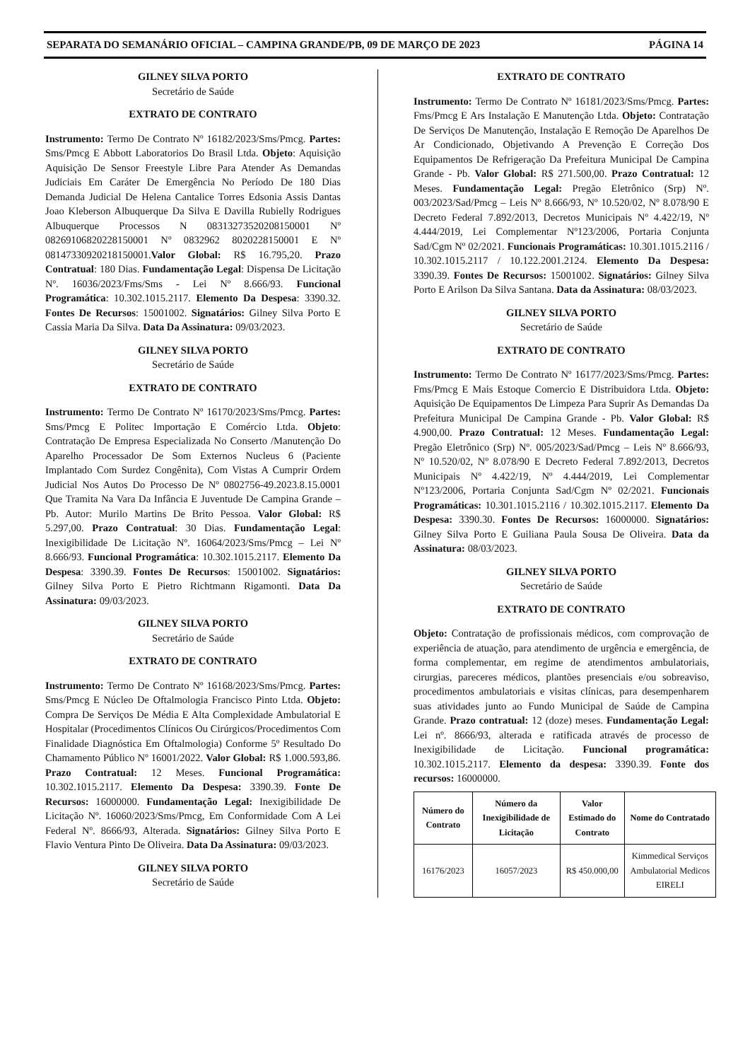SEPARATA DO SEMANÁRIO OFICIAL – CAMPINA GRANDE/PB, 09 DE MARÇO DE 2023 PÁGINA 14
GILNEY SILVA PORTO
Secretário de Saúde
EXTRATO DE CONTRATO
Instrumento: Termo De Contrato Nº 16182/2023/Sms/Pmcg. Partes: Sms/Pmcg E Abbott Laboratorios Do Brasil Ltda. Objeto: Aquisição Aquisição De Sensor Freestyle Libre Para Atender As Demandas Judiciais Em Caráter De Emergência No Período De 180 Dias Demanda Judicial De Helena Cantalice Torres Edsonia Assis Dantas Joao Kleberson Albuquerque Da Silva E Davilla Rubielly Rodrigues Albuquerque Processos N 08313273520208150001 Nº 08269106820228150001 Nº 0832962 8020228150001 E Nº 08147330920218150001.Valor Global: R$ 16.795,20. Prazo Contratual: 180 Dias. Fundamentação Legal: Dispensa De Licitação Nº. 16036/2023/Fms/Sms - Lei Nº 8.666/93. Funcional Programática: 10.302.1015.2117. Elemento Da Despesa: 3390.32. Fontes De Recursos: 15001002. Signatários: Gilney Silva Porto E Cassia Maria Da Silva. Data Da Assinatura: 09/03/2023.
GILNEY SILVA PORTO
Secretário de Saúde
EXTRATO DE CONTRATO
Instrumento: Termo De Contrato Nº 16170/2023/Sms/Pmcg. Partes: Sms/Pmcg E Politec Importação E Comércio Ltda. Objeto: Contratação De Empresa Especializada No Conserto /Manutenção Do Aparelho Processador De Som Externos Nucleus 6 (Paciente Implantado Com Surdez Congênita), Com Vistas A Cumprir Ordem Judicial Nos Autos Do Processo De Nº 0802756-49.2023.8.15.0001 Que Tramita Na Vara Da Infância E Juventude De Campina Grande – Pb. Autor: Murilo Martins De Brito Pessoa. Valor Global: R$ 5.297,00. Prazo Contratual: 30 Dias. Fundamentação Legal: Inexigibilidade De Licitação Nº. 16064/2023/Sms/Pmcg – Lei Nº 8.666/93. Funcional Programática: 10.302.1015.2117. Elemento Da Despesa: 3390.39. Fontes De Recursos: 15001002. Signatários: Gilney Silva Porto E Pietro Richtmann Rigamonti. Data Da Assinatura: 09/03/2023.
GILNEY SILVA PORTO
Secretário de Saúde
EXTRATO DE CONTRATO
Instrumento: Termo De Contrato Nº 16168/2023/Sms/Pmcg. Partes: Sms/Pmcg E Núcleo De Oftalmologia Francisco Pinto Ltda. Objeto: Compra De Serviços De Média E Alta Complexidade Ambulatorial E Hospitalar (Procedimentos Clínicos Ou Cirúrgicos/Procedimentos Com Finalidade Diagnóstica Em Oftalmologia) Conforme 5º Resultado Do Chamamento Público Nº 16001/2022. Valor Global: R$ 1.000.593,86. Prazo Contratual: 12 Meses. Funcional Programática: 10.302.1015.2117. Elemento Da Despesa: 3390.39. Fonte De Recursos: 16000000. Fundamentação Legal: Inexigibilidade De Licitação Nº. 16060/2023/Sms/Pmcg, Em Conformidade Com A Lei Federal Nº. 8666/93, Alterada. Signatários: Gilney Silva Porto E Flavio Ventura Pinto De Oliveira. Data Da Assinatura: 09/03/2023.
GILNEY SILVA PORTO
Secretário de Saúde
EXTRATO DE CONTRATO
Instrumento: Termo De Contrato Nº 16181/2023/Sms/Pmcg. Partes: Fms/Pmcg E Ars Instalação E Manutenção Ltda. Objeto: Contratação De Serviços De Manutenção, Instalação E Remoção De Aparelhos De Ar Condicionado, Objetivando A Prevenção E Correção Dos Equipamentos De Refrigeração Da Prefeitura Municipal De Campina Grande - Pb. Valor Global: R$ 271.500,00. Prazo Contratual: 12 Meses. Fundamentação Legal: Pregão Eletrônico (Srp) Nº. 003/2023/Sad/Pmcg – Leis Nº 8.666/93, Nº 10.520/02, Nº 8.078/90 E Decreto Federal 7.892/2013, Decretos Municipais Nº 4.422/19, Nº 4.444/2019, Lei Complementar Nº123/2006, Portaria Conjunta Sad/Cgm Nº 02/2021. Funcionais Programáticas: 10.301.1015.2116 / 10.302.1015.2117 / 10.122.2001.2124. Elemento Da Despesa: 3390.39. Fontes De Recursos: 15001002. Signatários: Gilney Silva Porto E Arilson Da Silva Santana. Data da Assinatura: 08/03/2023.
GILNEY SILVA PORTO
Secretário de Saúde
EXTRATO DE CONTRATO
Instrumento: Termo De Contrato Nº 16177/2023/Sms/Pmcg. Partes: Fms/Pmcg E Mais Estoque Comercio E Distribuidora Ltda. Objeto: Aquisição De Equipamentos De Limpeza Para Suprir As Demandas Da Prefeitura Municipal De Campina Grande - Pb. Valor Global: R$ 4.900,00. Prazo Contratual: 12 Meses. Fundamentação Legal: Pregão Eletrônico (Srp) Nº. 005/2023/Sad/Pmcg – Leis Nº 8.666/93, Nº 10.520/02, Nº 8.078/90 E Decreto Federal 7.892/2013, Decretos Municipais Nº 4.422/19, Nº 4.444/2019, Lei Complementar Nº123/2006, Portaria Conjunta Sad/Cgm Nº 02/2021. Funcionais Programáticas: 10.301.1015.2116 / 10.302.1015.2117. Elemento Da Despesa: 3390.30. Fontes De Recursos: 16000000. Signatários: Gilney Silva Porto E Guiliana Paula Sousa De Oliveira. Data da Assinatura: 08/03/2023.
GILNEY SILVA PORTO
Secretário de Saúde
EXTRATO DE CONTRATO
Objeto: Contratação de profissionais médicos, com comprovação de experiência de atuação, para atendimento de urgência e emergência, de forma complementar, em regime de atendimentos ambulatoriais, cirurgias, pareceres médicos, plantões presenciais e/ou sobreaviso, procedimentos ambulatoriais e visitas clínicas, para desempenharem suas atividades junto ao Fundo Municipal de Saúde de Campina Grande. Prazo contratual: 12 (doze) meses. Fundamentação Legal: Lei nº. 8666/93, alterada e ratificada através de processo de Inexigibilidade de Licitação. Funcional programática: 10.302.1015.2117. Elemento da despesa: 3390.39. Fonte dos recursos: 16000000.
| Número do Contrato | Número da Inexigibilidade de Licitação | Valor Estimado do Contrato | Nome do Contratado |
| --- | --- | --- | --- |
| 16176/2023 | 16057/2023 | R$ 450.000,00 | Kimmedical Serviços Ambulatorial Medicos EIRELI |